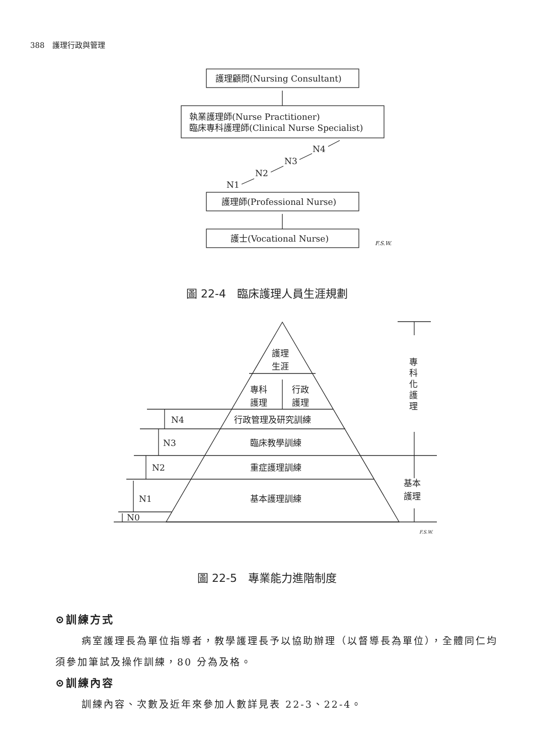388　護理行政與管理
護理顧問(Nursing Consultant)
執業護理師(Nurse Practitioner)
臨床專科護理師(Clinical Nurse Specialist)
N1
N2
N3
N4
護理師(Professional Nurse)
護士(Vocational Nurse)
F.S.W.
護理
生涯
專科
護理
行政
護理
行政管理及研究訓練
臨床教學訓練
重症護理訓練
基本護理訓練
N4
N3
N2
N1
N0
專
科
化
護
理
基本
護理
F.S.W.
圖 22-4　臨床護理人員生涯規劃
圖 22-5　專業能力進階制度
⊙訓練方式
病室護理長為單位指導者，教學護理長予以協助辦理（以督導長為單位），全體同仁均須參加筆試及操作訓練，80 分為及格。
⊙訓練內容
訓練內容、次數及近年來參加人數詳見表 22-3、22-4。